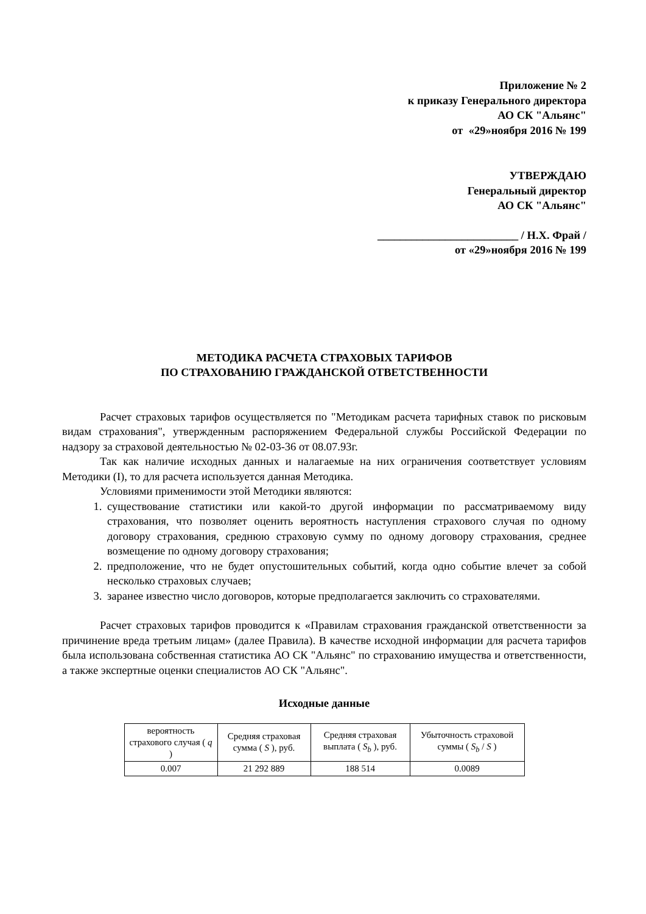Приложение № 2
к приказу Генерального директора
АО СК "Альянс"
от «29»ноября 2016 № 199
УТВЕРЖДАЮ
Генеральный директор
АО СК "Альянс"
_________________________ / Н.Х. Фрай /
от «29»ноября 2016 № 199
МЕТОДИКА РАСЧЕТА СТРАХОВЫХ ТАРИФОВ
ПО СТРАХОВАНИЮ ГРАЖДАНСКОЙ ОТВЕТСТВЕННОСТИ
Расчет страховых тарифов осуществляется по "Методикам расчета тарифных ставок по рисковым видам страхования", утвержденным распоряжением Федеральной службы Российской Федерации по надзору за страховой деятельностью № 02-03-36 от 08.07.93г.
Так как наличие исходных данных и налагаемые на них ограничения соответствует условиям Методики (I), то для расчета используется данная Методика.
Условиями применимости этой Методики являются:
1. существование статистики или какой-то другой информации по рассматриваемому виду страхования, что позволяет оценить вероятность наступления страхового случая по одному договору страхования, среднюю страховую сумму по одному договору страхования, среднее возмещение по одному договору страхования;
2. предположение, что не будет опустошительных событий, когда одно событие влечет за собой несколько страховых случаев;
3. заранее известно число договоров, которые предполагается заключить со страхователями.
Расчет страховых тарифов проводится к «Правилам страхования гражданской ответственности за причинение вреда третьим лицам» (далее Правила). В качестве исходной информации для расчета тарифов была использована собственная статистика АО СК "Альянс" по страхованию имущества и ответственности, а также экспертные оценки специалистов АО СК "Альянс".
Исходные данные
| вероятность страхового случая ( q ) | Средняя страховая сумма ( S ), руб. | Средняя страховая выплата ( S<sub>b</sub> ), руб. | Убыточность страховой суммы ( S<sub>b</sub> / S ) |
| 0.007 | 21 292 889 | 188 514 | 0.0089 |